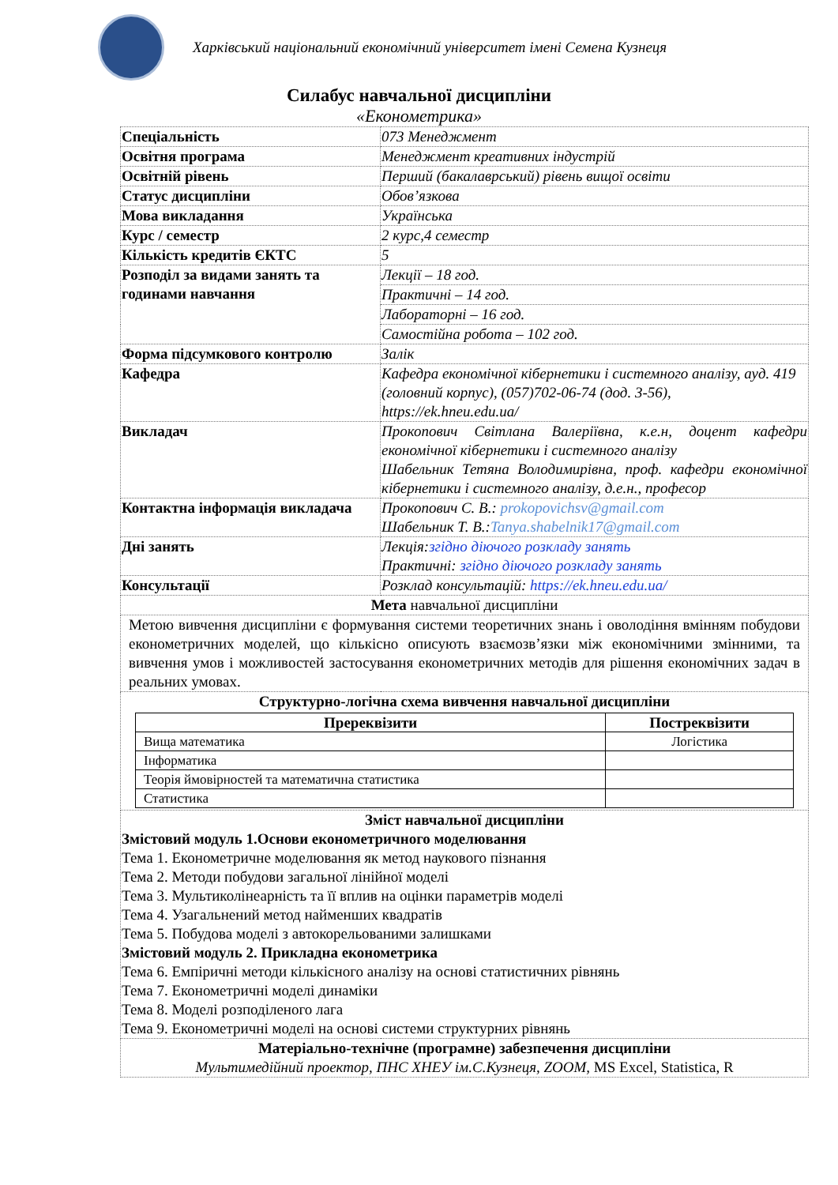Харківський національний економічний університет імені Семена Кузнеця
Силабус навчальної дисципліни
«Економетрика»
| Спеціальність | 073 Менеджмент |
| Освітня програма | Менеджмент креативних індустрій |
| Освітній рівень | Перший (бакалаврський) рівень вищої освіти |
| Статус дисципліни | Обов’язкова |
| Мова викладання | Українська |
| Курс / семестр | 2 курс,4 семестр |
| Кількість кредитів ЄКТС | 5 |
| Розподіл за видами занять та годинами навчання | Лекції – 18 год. |
| | Практичні – 14 год. |
| | Лабораторні – 16 год. |
| | Самостійна робота – 102 год. |
| Форма підсумкового контролю | Залік |
| Кафедра | Кафедра економічної кібернетики і системного аналізу, ауд. 419 (головний корпус), (057)702-06-74 (дод. 3-56), https://ek.hneu.edu.ua/ |
| Викладач | Прокопович Світлана Валеріївна, к.е.н, доцент кафедри економічної кібернетики і системного аналізу Шабельник Тетяна Володимирівна, проф. кафедри економічної кібернетики і системного аналізу, д.е.н., професор |
| Контактна інформація викладача | Прокопович С. В.: prokopovichsv@gmail.com Шабельник Т. В.: Tanya.shabelnik17@gmail.com |
| Дні занять | Лекція: згідно діючого розкладу занять Практичні: згідно діючого розкладу занять |
| Консультації | Розклад консультацій: https://ek.hneu.edu.ua/ |
| Мета навчальної дисципліни | |
| Метою вивчення дисципліни є формування системи теоретичних знань і оволодіння вмінням побудови економетричних моделей, що кількісно описують взаємозв’язки між економічними змінними, та вивчення умов і можливостей застосування економетричних методів для рішення економічних задач в реальних умовах. | |
| Структурно-логічна схема вивчення навчальної дисципліни / Пререквізити / Постреквізити / / --- / --- / / Вища математика / Логістика / / Інформатика / / / Теорія ймовірностей та математична статистика / / / Статистика / / | |
| Зміст навчальної дисципліни Змістовий модуль 1.Основи економетричного моделювання Тема 1. Економетричне моделювання як метод наукового пізнання Тема 2. Методи побудови загальної лінійної моделі Тема 3. Мультиколінеарність та її вплив на оцінки параметрів моделі Тема 4. Узагальнений метод найменших квадратів Тема 5. Побудова моделі з автокорельованими залишками Змістовий модуль 2. Прикладна економетрика Тема 6. Емпіричні методи кількісного аналізу на основі статистичних рівнянь Тема 7. Економетричні моделі динаміки Тема 8. Моделі розподіленого лага Тема 9. Економетричні моделі на основі системи структурних рівнянь | |
| Матеріально-технічне (програмне) забезпечення дисципліни Мультимедійний проектор, ПНС ХНЕУ ім.С.Кузнеця, ZOOM, MS Excel, Statistica, R | |